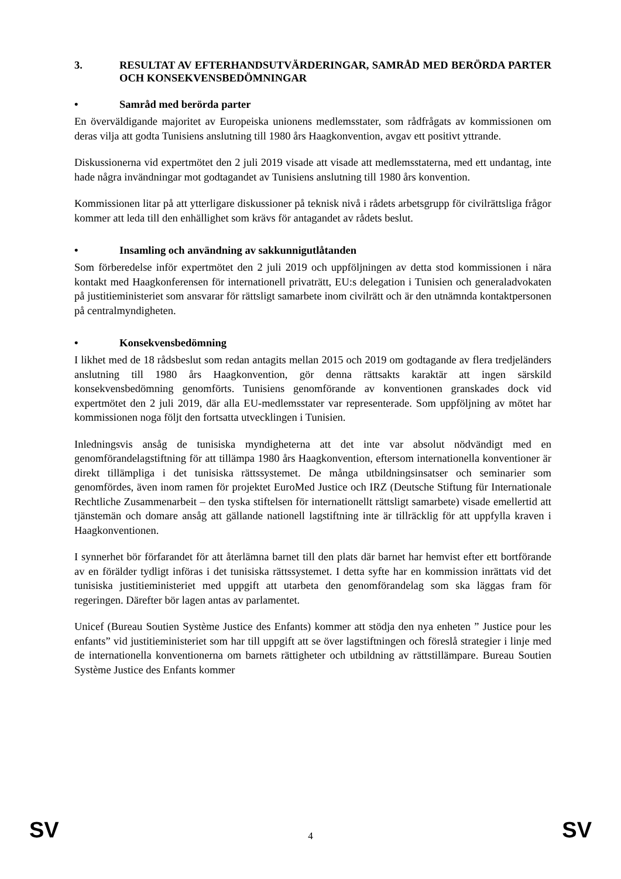3. RESULTAT AV EFTERHANDSUTVÄRDERINGAR, SAMRÅD MED BERÖRDA PARTER OCH KONSEKVENSBEDÖMNINGAR
• Samråd med berörda parter
En överväldigande majoritet av Europeiska unionens medlemsstater, som rådfrågats av kommissionen om deras vilja att godta Tunisiens anslutning till 1980 års Haagkonvention, avgav ett positivt yttrande.
Diskussionerna vid expertmötet den 2 juli 2019 visade att visade att medlemsstaterna, med ett undantag, inte hade några invändningar mot godtagandet av Tunisiens anslutning till 1980 års konvention.
Kommissionen litar på att ytterligare diskussioner på teknisk nivå i rådets arbetsgrupp för civilrättsliga frågor kommer att leda till den enhällighet som krävs för antagandet av rådets beslut.
• Insamling och användning av sakkunnigutlåtanden
Som förberedelse inför expertmötet den 2 juli 2019 och uppföljningen av detta stod kommissionen i nära kontakt med Haagkonferensen för internationell privaträtt, EU:s delegation i Tunisien och generaladvokaten på justitieministeriet som ansvarar för rättsligt samarbete inom civilrätt och är den utnämnda kontaktpersonen på centralmyndigheten.
• Konsekvensbedömning
I likhet med de 18 rådsbeslut som redan antagits mellan 2015 och 2019 om godtagande av flera tredjeländers anslutning till 1980 års Haagkonvention, gör denna rättsakts karaktär att ingen särskild konsekvensbedömning genomförts. Tunisiens genomförande av konventionen granskades dock vid expertmötet den 2 juli 2019, där alla EU-medlemsstater var representerade. Som uppföljning av mötet har kommissionen noga följt den fortsatta utvecklingen i Tunisien.
Inledningsvis ansåg de tunisiska myndigheterna att det inte var absolut nödvändigt med en genomförandelagstiftning för att tillämpa 1980 års Haagkonvention, eftersom internationella konventioner är direkt tillämpliga i det tunisiska rättssystemet. De många utbildningsinsatser och seminarier som genomfördes, även inom ramen för projektet EuroMed Justice och IRZ (Deutsche Stiftung für Internationale Rechtliche Zusammenarbeit – den tyska stiftelsen för internationellt rättsligt samarbete) visade emellertid att tjänstemän och domare ansåg att gällande nationell lagstiftning inte är tillräcklig för att uppfylla kraven i Haagkonventionen.
I synnerhet bör förfarandet för att återlämna barnet till den plats där barnet har hemvist efter ett bortförande av en förälder tydligt införas i det tunisiska rättssystemet. I detta syfte har en kommission inrättats vid det tunisiska justitieministeriet med uppgift att utarbeta den genomförandelag som ska läggas fram för regeringen. Därefter bör lagen antas av parlamentet.
Unicef (Bureau Soutien Système Justice des Enfants) kommer att stödja den nya enheten ” Justice pour les enfants” vid justitieministeriet som har till uppgift att se över lagstiftningen och föreslå strategier i linje med de internationella konventionerna om barnets rättigheter och utbildning av rättstillämpare. Bureau Soutien Système Justice des Enfants kommer
SV 4 SV